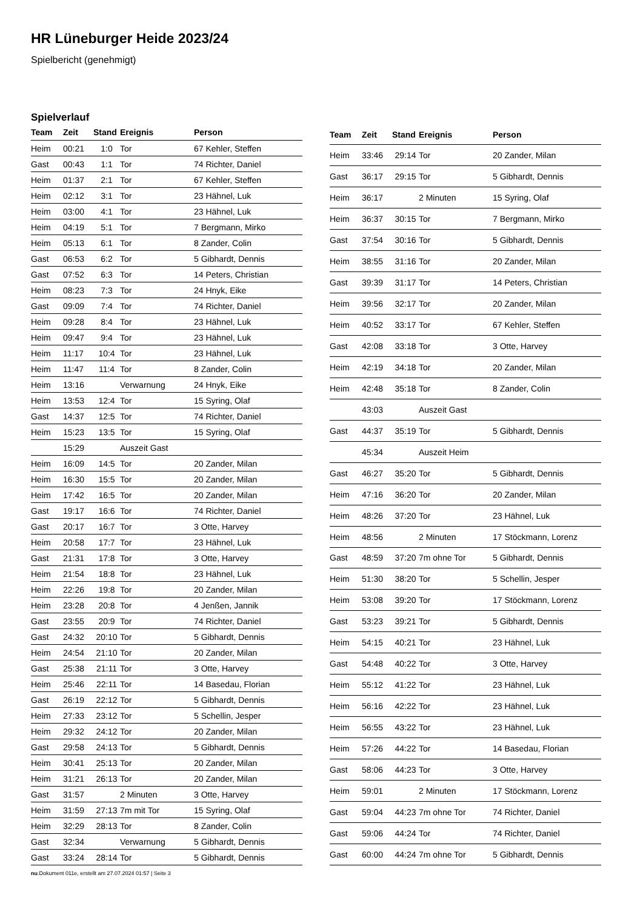HR Lüneburger Heide 2023/24
Spielbericht (genehmigt)
Spielverlauf
| Team | Zeit | Stand | Ereignis | Person |
| --- | --- | --- | --- | --- |
| Heim | 00:21 | 1:0 | Tor | 67 Kehler, Steffen |
| Gast | 00:43 | 1:1 | Tor | 74 Richter, Daniel |
| Heim | 01:37 | 2:1 | Tor | 67 Kehler, Steffen |
| Heim | 02:12 | 3:1 | Tor | 23 Hähnel, Luk |
| Heim | 03:00 | 4:1 | Tor | 23 Hähnel, Luk |
| Heim | 04:19 | 5:1 | Tor | 7 Bergmann, Mirko |
| Heim | 05:13 | 6:1 | Tor | 8 Zander, Colin |
| Gast | 06:53 | 6:2 | Tor | 5 Gibhardt, Dennis |
| Gast | 07:52 | 6:3 | Tor | 14 Peters, Christian |
| Heim | 08:23 | 7:3 | Tor | 24 Hnyk, Eike |
| Gast | 09:09 | 7:4 | Tor | 74 Richter, Daniel |
| Heim | 09:28 | 8:4 | Tor | 23 Hähnel, Luk |
| Heim | 09:47 | 9:4 | Tor | 23 Hähnel, Luk |
| Heim | 11:17 | 10:4 | Tor | 23 Hähnel, Luk |
| Heim | 11:47 | 11:4 | Tor | 8 Zander, Colin |
| Heim | 13:16 | | Verwarnung | 24 Hnyk, Eike |
| Heim | 13:53 | 12:4 | Tor | 15 Syring, Olaf |
| Gast | 14:37 | 12:5 | Tor | 74 Richter, Daniel |
| Heim | 15:23 | 13:5 | Tor | 15 Syring, Olaf |
| | 15:29 | | Auszeit Gast | |
| Heim | 16:09 | 14:5 | Tor | 20 Zander, Milan |
| Heim | 16:30 | 15:5 | Tor | 20 Zander, Milan |
| Heim | 17:42 | 16:5 | Tor | 20 Zander, Milan |
| Gast | 19:17 | 16:6 | Tor | 74 Richter, Daniel |
| Gast | 20:17 | 16:7 | Tor | 3 Otte, Harvey |
| Heim | 20:58 | 17:7 | Tor | 23 Hähnel, Luk |
| Gast | 21:31 | 17:8 | Tor | 3 Otte, Harvey |
| Heim | 21:54 | 18:8 | Tor | 23 Hähnel, Luk |
| Heim | 22:26 | 19:8 | Tor | 20 Zander, Milan |
| Heim | 23:28 | 20:8 | Tor | 4 Jenßen, Jannik |
| Gast | 23:55 | 20:9 | Tor | 74 Richter, Daniel |
| Gast | 24:32 | 20:10 | Tor | 5 Gibhardt, Dennis |
| Heim | 24:54 | 21:10 | Tor | 20 Zander, Milan |
| Gast | 25:38 | 21:11 | Tor | 3 Otte, Harvey |
| Heim | 25:46 | 22:11 | Tor | 14 Basedau, Florian |
| Gast | 26:19 | 22:12 | Tor | 5 Gibhardt, Dennis |
| Heim | 27:33 | 23:12 | Tor | 5 Schellin, Jesper |
| Heim | 29:32 | 24:12 | Tor | 20 Zander, Milan |
| Gast | 29:58 | 24:13 | Tor | 5 Gibhardt, Dennis |
| Heim | 30:41 | 25:13 | Tor | 20 Zander, Milan |
| Heim | 31:21 | 26:13 | Tor | 20 Zander, Milan |
| Gast | 31:57 | | 2 Minuten | 3 Otte, Harvey |
| Heim | 31:59 | 27:13 | 7m mit Tor | 15 Syring, Olaf |
| Heim | 32:29 | 28:13 | Tor | 8 Zander, Colin |
| Gast | 32:34 | | Verwarnung | 5 Gibhardt, Dennis |
| Gast | 33:24 | 28:14 | Tor | 5 Gibhardt, Dennis |
| Team | Zeit | Stand | Ereignis | Person |
| --- | --- | --- | --- | --- |
| Heim | 33:46 | 29:14 | Tor | 20 Zander, Milan |
| Gast | 36:17 | 29:15 | Tor | 5 Gibhardt, Dennis |
| Heim | 36:17 | | 2 Minuten | 15 Syring, Olaf |
| Heim | 36:37 | 30:15 | Tor | 7 Bergmann, Mirko |
| Gast | 37:54 | 30:16 | Tor | 5 Gibhardt, Dennis |
| Heim | 38:55 | 31:16 | Tor | 20 Zander, Milan |
| Gast | 39:39 | 31:17 | Tor | 14 Peters, Christian |
| Heim | 39:56 | 32:17 | Tor | 20 Zander, Milan |
| Heim | 40:52 | 33:17 | Tor | 67 Kehler, Steffen |
| Gast | 42:08 | 33:18 | Tor | 3 Otte, Harvey |
| Heim | 42:19 | 34:18 | Tor | 20 Zander, Milan |
| Heim | 42:48 | 35:18 | Tor | 8 Zander, Colin |
| | 43:03 | | Auszeit Gast | |
| Gast | 44:37 | 35:19 | Tor | 5 Gibhardt, Dennis |
| | 45:34 | | Auszeit Heim | |
| Gast | 46:27 | 35:20 | Tor | 5 Gibhardt, Dennis |
| Heim | 47:16 | 36:20 | Tor | 20 Zander, Milan |
| Heim | 48:26 | 37:20 | Tor | 23 Hähnel, Luk |
| Heim | 48:56 | | 2 Minuten | 17 Stöckmann, Lorenz |
| Gast | 48:59 | 37:20 | 7m ohne Tor | 5 Gibhardt, Dennis |
| Heim | 51:30 | 38:20 | Tor | 5 Schellin, Jesper |
| Heim | 53:08 | 39:20 | Tor | 17 Stöckmann, Lorenz |
| Gast | 53:23 | 39:21 | Tor | 5 Gibhardt, Dennis |
| Heim | 54:15 | 40:21 | Tor | 23 Hähnel, Luk |
| Gast | 54:48 | 40:22 | Tor | 3 Otte, Harvey |
| Heim | 55:12 | 41:22 | Tor | 23 Hähnel, Luk |
| Heim | 56:16 | 42:22 | Tor | 23 Hähnel, Luk |
| Heim | 56:55 | 43:22 | Tor | 23 Hähnel, Luk |
| Heim | 57:26 | 44:22 | Tor | 14 Basedau, Florian |
| Gast | 58:06 | 44:23 | Tor | 3 Otte, Harvey |
| Heim | 59:01 | | 2 Minuten | 17 Stöckmann, Lorenz |
| Gast | 59:04 | 44:23 | 7m ohne Tor | 74 Richter, Daniel |
| Gast | 59:06 | 44:24 | Tor | 74 Richter, Daniel |
| Gast | 60:00 | 44:24 | 7m ohne Tor | 5 Gibhardt, Dennis |
nu.Dokument 011e, erstellt am 27.07.2024 01:57 | Seite 3